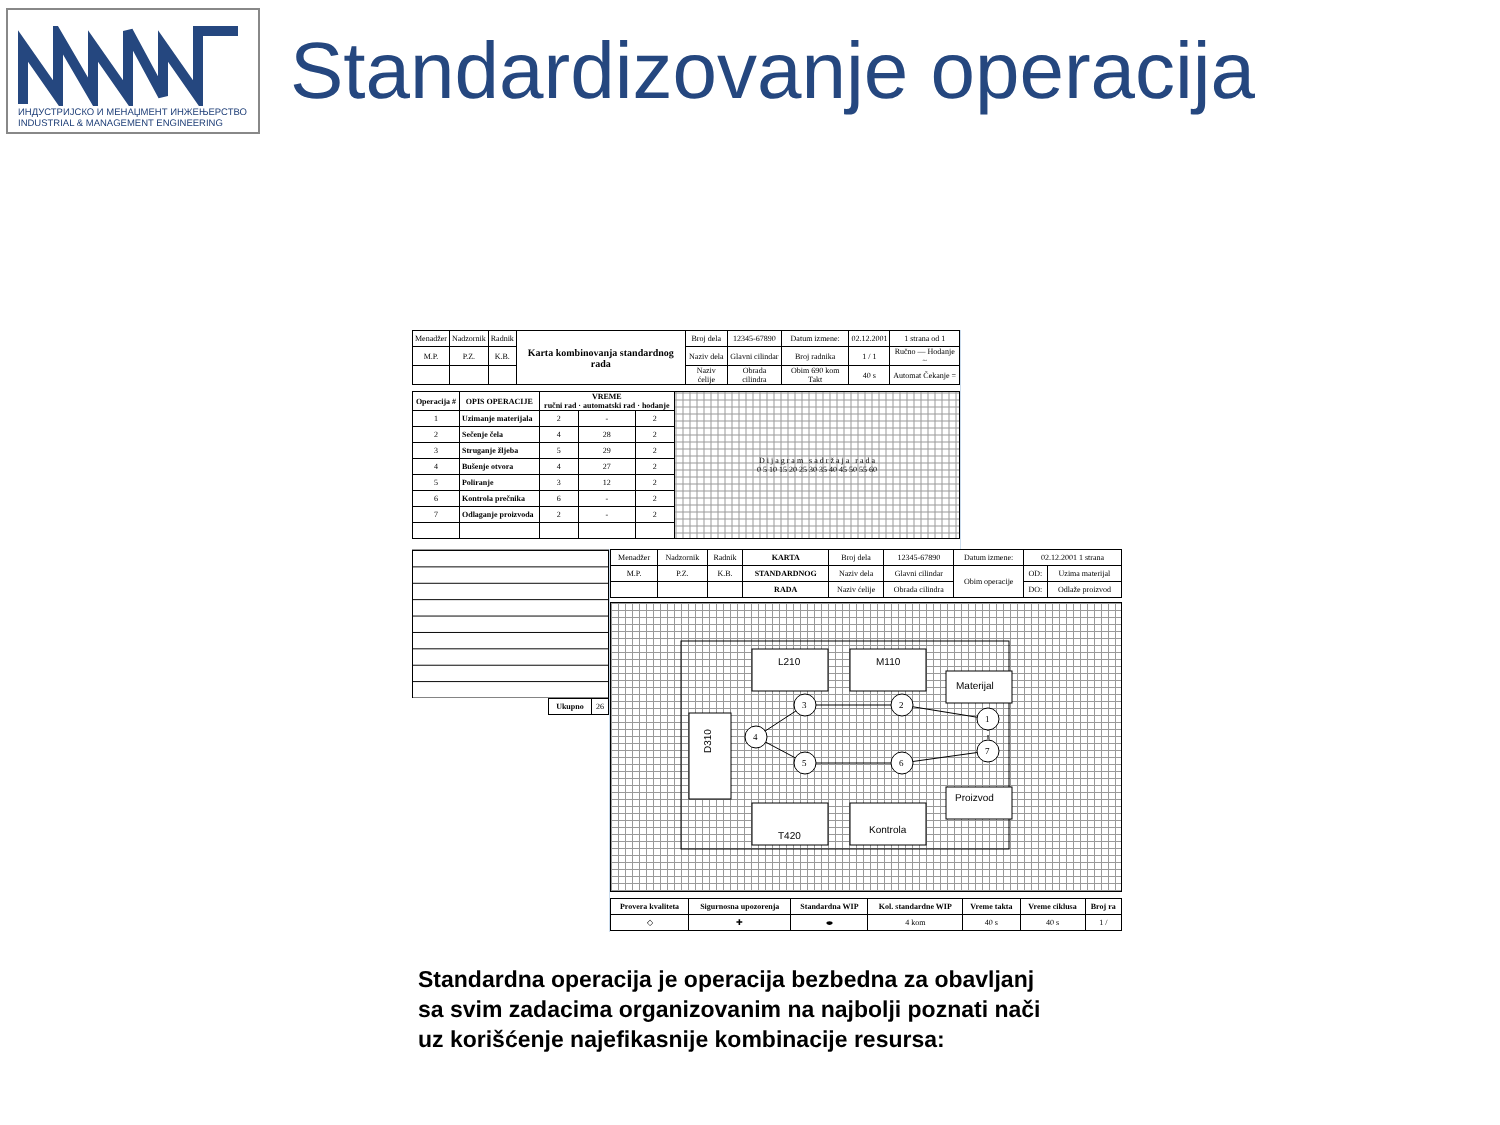ИНДУСТРИЈСКО И МЕНАЏМЕНТ ИНЖЕЊЕРСТВО
INDUSTRIAL & MANAGEMENT ENGINEERING
Standardizovanje operacija
| Menadžer | Nadzornik | Radnik | Karta kombinovanja standardnog rada | Broj dela | 12345-67890 | Datum izmene: | 02.12.2001 | 1 strana od 1 |
| M.P. | P.Z. | K.B. | | Naziv dela | Glavni cilindar | Broj radnika | 1 / 1 | Ručno — Hodanje ~ |
| | | | | Naziv ćelije | Obrada cilindra | Obim 690 kom Takt | 40 s | Automat Čekanje = |
| Operacija # | OPIS OPERACIJE | VREME ručni rad · automatski rad · hodanje | | | D i j a g r a m s a d r ž a j a r a d a 0 5 10 15 20 25 30 35 40 45 50 55 60 |
| --- | --- | --- | --- | --- | --- |
| 1 | Uzimanje materijala | 2 | - | 2 | |
| 2 | Sečenje čela | 4 | 28 | 2 | |
| 3 | Struganje žljeba | 5 | 29 | 2 | |
| 4 | Bušenje otvora | 4 | 27 | 2 | |
| 5 | Poliranje | 3 | 12 | 2 | |
| 6 | Kontrola prečnika | 6 | - | 2 | |
| 7 | Odlaganje proizvoda | 2 | - | 2 | |
| Ukupno | 26 |
| Menadžer | Nadzornik | Radnik | KARTA | Broj dela | 12345-67890 | Datum izmene: | 02.12.2001 1 strana | |
| M.P. | P.Z. | K.B. | STANDARDNOG | Naziv dela | Glavni cilindar | Obim operacije | OD: | Uzima materijal |
| | | | RADA | Naziv ćelije | Obrada cilindra | | DO: | Odlaže proizvod |
L210
M110
Materijal
D310
T420
Kontrola
Proizvod
3
2
1
4
5
6
7
| Provera kvaliteta | Sigurnosna upozorenja | Standardna WIP | Kol. standardne WIP | Vreme takta | Vreme ciklusa | Broj ra |
| --- | --- | --- | --- | --- | --- | --- |
| ◇ | ✚ | ⬬ | 4 kom | 40 s | 40 s | 1 / |
Standardna operacija je operacija bezbedna za obavljanj
sa svim zadacima organizovanim na najbolji poznati nači
uz korišćenje najefikasnije kombinacije resursa: